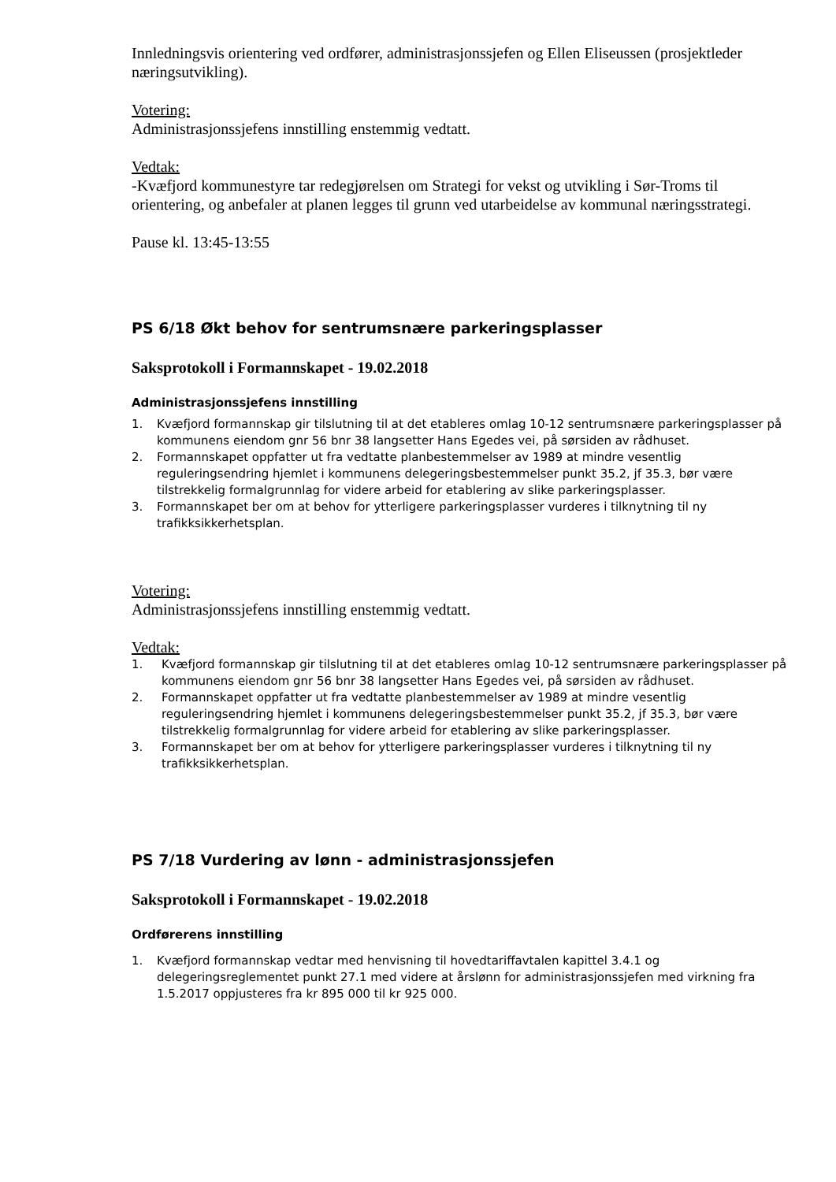Innledningsvis orientering ved ordfører, administrasjonssjefen og Ellen Eliseussen (prosjektleder næringsutvikling).
Votering:
Administrasjonssjefens innstilling enstemmig vedtatt.
Vedtak:
-Kvæfjord kommunestyre tar redegjørelsen om Strategi for vekst og utvikling i Sør-Troms til orientering, og anbefaler at planen legges til grunn ved utarbeidelse av kommunal næringsstrategi.
Pause kl. 13:45-13:55
PS 6/18 Økt behov for sentrumsnære parkeringsplasser
Saksprotokoll i Formannskapet - 19.02.2018
Administrasjonssjefens innstilling
1. Kvæfjord formannskap gir tilslutning til at det etableres omlag 10-12 sentrumsnære parkeringsplasser på kommunens eiendom gnr 56 bnr 38 langsetter Hans Egedes vei, på sørsiden av rådhuset.
2. Formannskapet oppfatter ut fra vedtatte planbestemmelser av 1989 at mindre vesentlig reguleringsendring hjemlet i kommunens delegeringsbestemmelser punkt 35.2, jf 35.3, bør være tilstrekkelig formalgrunnlag for videre arbeid for etablering av slike parkeringsplasser.
3. Formannskapet ber om at behov for ytterligere parkeringsplasser vurderes i tilknytning til ny trafikksikkerhetsplan.
Votering:
Administrasjonssjefens innstilling enstemmig vedtatt.
Vedtak:
1. Kvæfjord formannskap gir tilslutning til at det etableres omlag 10-12 sentrumsnære parkeringsplasser på kommunens eiendom gnr 56 bnr 38 langsetter Hans Egedes vei, på sørsiden av rådhuset.
2. Formannskapet oppfatter ut fra vedtatte planbestemmelser av 1989 at mindre vesentlig reguleringsendring hjemlet i kommunens delegeringsbestemmelser punkt 35.2, jf 35.3, bør være tilstrekkelig formalgrunnlag for videre arbeid for etablering av slike parkeringsplasser.
3. Formannskapet ber om at behov for ytterligere parkeringsplasser vurderes i tilknytning til ny trafikksikkerhetsplan.
PS 7/18 Vurdering av lønn - administrasjonssjefen
Saksprotokoll i Formannskapet - 19.02.2018
Ordførerens innstilling
1. Kvæfjord formannskap vedtar med henvisning til hovedtariffavtalen kapittel 3.4.1 og delegeringsreglementet punkt 27.1 med videre at årslønn for administrasjonssjefen med virkning fra 1.5.2017 oppjusteres fra kr 895 000 til kr 925 000.